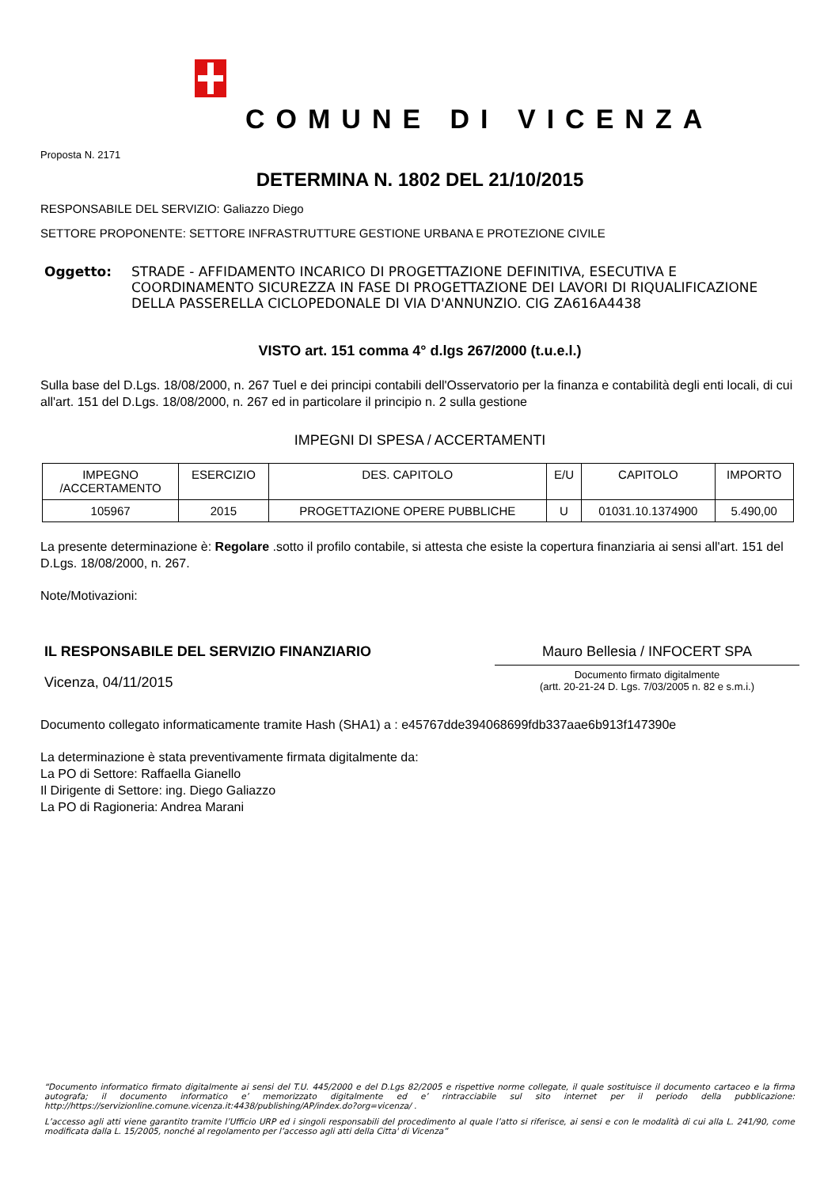COMUNE DI VICENZA
Proposta N. 2171
DETERMINA N. 1802 DEL 21/10/2015
RESPONSABILE DEL SERVIZIO: Galiazzo Diego
SETTORE PROPONENTE: SETTORE INFRASTRUTTURE GESTIONE URBANA E PROTEZIONE CIVILE
Oggetto: STRADE - AFFIDAMENTO INCARICO DI PROGETTAZIONE DEFINITIVA, ESECUTIVA E COORDINAMENTO SICUREZZA IN FASE DI PROGETTAZIONE DEI LAVORI DI RIQUALIFICAZIONE DELLA PASSERELLA CICLOPEDONALE DI VIA D'ANNUNZIO. CIG ZA616A4438
VISTO art. 151 comma 4° d.lgs 267/2000 (t.u.e.l.)
Sulla base del D.Lgs. 18/08/2000, n. 267 Tuel e dei principi contabili dell'Osservatorio per la finanza e contabilità degli enti locali, di cui all'art. 151 del D.Lgs. 18/08/2000, n. 267 ed in particolare il principio n. 2 sulla gestione
IMPEGNI DI SPESA / ACCERTAMENTI
| IMPEGNO /ACCERTAMENTO | ESERCIZIO | DES. CAPITOLO | E/U | CAPITOLO | IMPORTO |
| --- | --- | --- | --- | --- | --- |
| 105967 | 2015 | PROGETTAZIONE OPERE PUBBLICHE | U | 01031.10.1374900 | 5.490,00 |
La presente determinazione è: Regolare .sotto il profilo contabile, si attesta che esiste la copertura finanziaria ai sensi all'art. 151 del D.Lgs. 18/08/2000, n. 267.
Note/Motivazioni:
IL RESPONSABILE DEL SERVIZIO FINANZIARIO
Vicenza, 04/11/2015
Mauro Bellesia / INFOCERT SPA
Documento firmato digitalmente
(artt. 20-21-24 D. Lgs. 7/03/2005 n. 82 e s.m.i.)
Documento collegato informaticamente tramite Hash (SHA1) a : e45767dde394068699fdb337aae6b913f147390e
La determinazione è stata preventivamente firmata digitalmente da:
La PO di Settore: Raffaella Gianello
Il Dirigente di Settore: ing. Diego Galiazzo
La PO di Ragioneria: Andrea Marani
“Documento informatico firmato digitalmente ai sensi del T.U. 445/2000 e del D.Lgs 82/2005 e rispettive norme collegate, il quale sostituisce il documento cartaceo e la firma autografa; il documento informatico e’ memorizzato digitalmente ed e’ rintracciabile sul sito internet per il periodo della pubblicazione: http://https://servizionline.comune.vicenza.it:4438/publishing/AP/index.do?org=vicenza/ .
L’accesso agli atti viene garantito tramite l’Ufficio URP ed i singoli responsabili del procedimento al quale l’atto si riferisce, ai sensi e con le modalità di cui alla L. 241/90, come modificata dalla L. 15/2005, nonché al regolamento per l’accesso agli atti della Citta' di Vicenza”